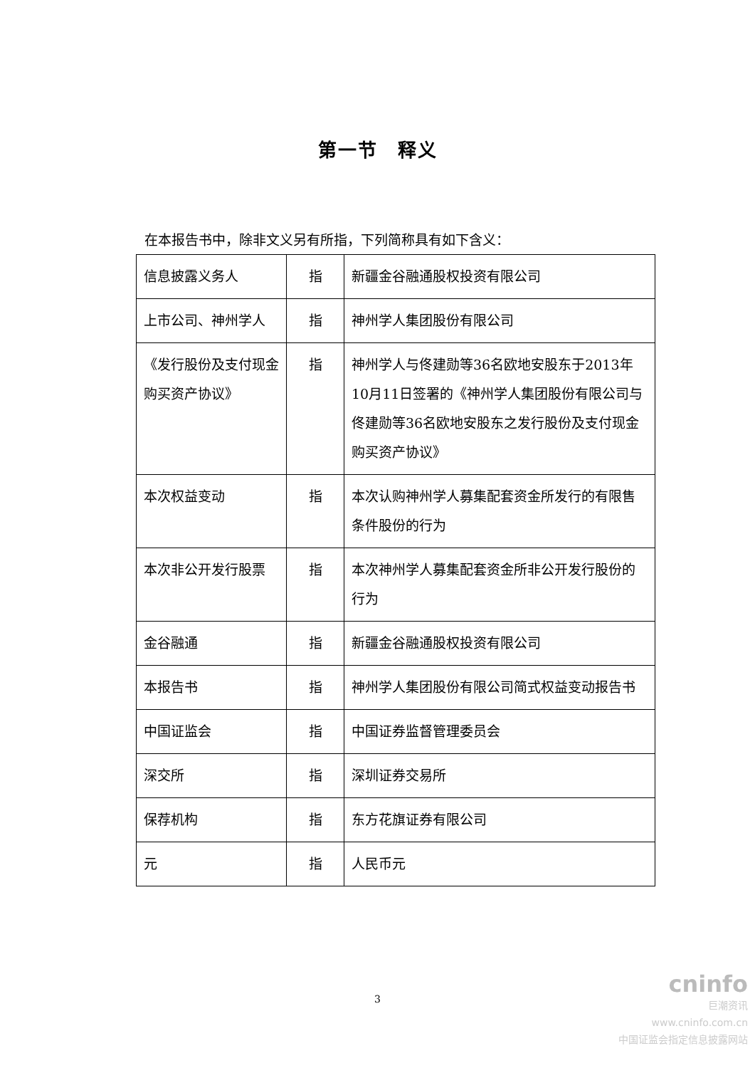第一节　释义
在本报告书中，除非文义另有所指，下列简称具有如下含义：
| 信息披露义务人 | 指 | 新疆金谷融通股权投资有限公司 |
| 上市公司、神州学人 | 指 | 神州学人集团股份有限公司 |
| 《发行股份及支付现金购买资产协议》 | 指 | 神州学人与佟建勋等36名欧地安股东于2013年10月11日签署的《神州学人集团股份有限公司与佟建勋等36名欧地安股东之发行股份及支付现金购买资产协议》 |
| 本次权益变动 | 指 | 本次认购神州学人募集配套资金所发行的有限售条件股份的行为 |
| 本次非公开发行股票 | 指 | 本次神州学人募集配套资金所非公开发行股份的行为 |
| 金谷融通 | 指 | 新疆金谷融通股权投资有限公司 |
| 本报告书 | 指 | 神州学人集团股份有限公司简式权益变动报告书 |
| 中国证监会 | 指 | 中国证券监督管理委员会 |
| 深交所 | 指 | 深圳证券交易所 |
| 保荐机构 | 指 | 东方花旗证券有限公司 |
| 元 | 指 | 人民币元 |
3
cninfo
巨潮资讯
www.cninfo.com.cn
中国证监会指定信息披露网站